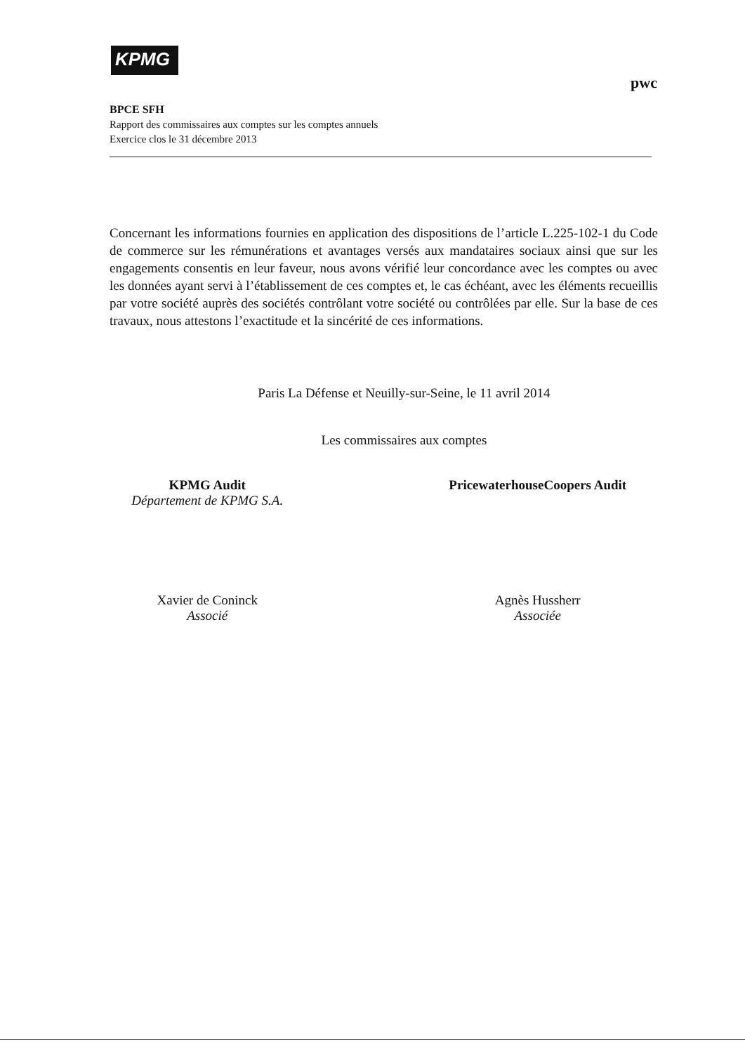KPMG
pwc
BPCE SFH
Rapport des commissaires aux comptes sur les comptes annuels
Exercice clos le 31 décembre 2013
Concernant les informations fournies en application des dispositions de l’article L.225-102-1 du Code de commerce sur les rémunérations et avantages versés aux mandataires sociaux ainsi que sur les engagements consentis en leur faveur, nous avons vérifié leur concordance avec les comptes ou avec les données ayant servi à l’établissement de ces comptes et, le cas échéant, avec les éléments recueillis par votre société auprès des sociétés contrôlant votre société ou contrôlées par elle. Sur la base de ces travaux, nous attestons l’exactitude et la sincérité de ces informations.
Paris La Défense et Neuilly-sur-Seine, le 11 avril 2014
Les commissaires aux comptes
KPMG Audit
Département de KPMG S.A.
Xavier de Coninck
Associé
PricewaterhouseCoopers Audit
Agnès Hussherr
Associée